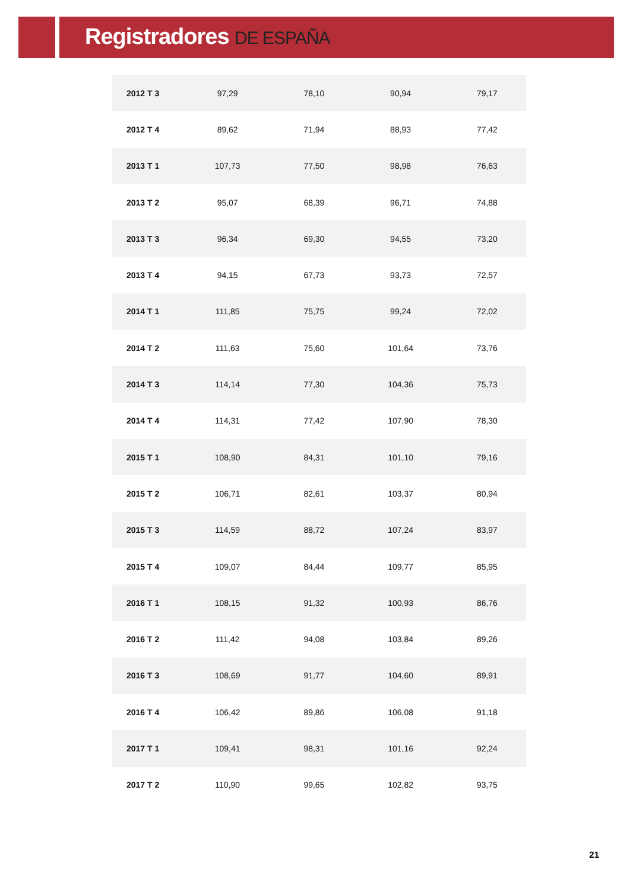Registradores DE ESPAÑA
| 2012 T 3 | 97,29 | 78,10 | 90,94 | 79,17 |
| 2012 T 4 | 89,62 | 71,94 | 88,93 | 77,42 |
| 2013 T 1 | 107,73 | 77,50 | 98,98 | 76,63 |
| 2013 T 2 | 95,07 | 68,39 | 96,71 | 74,88 |
| 2013 T 3 | 96,34 | 69,30 | 94,55 | 73,20 |
| 2013 T 4 | 94,15 | 67,73 | 93,73 | 72,57 |
| 2014 T 1 | 111,85 | 75,75 | 99,24 | 72,02 |
| 2014 T 2 | 111,63 | 75,60 | 101,64 | 73,76 |
| 2014 T 3 | 114,14 | 77,30 | 104,36 | 75,73 |
| 2014 T 4 | 114,31 | 77,42 | 107,90 | 78,30 |
| 2015 T 1 | 108,90 | 84,31 | 101,10 | 79,16 |
| 2015 T 2 | 106,71 | 82,61 | 103,37 | 80,94 |
| 2015 T 3 | 114,59 | 88,72 | 107,24 | 83,97 |
| 2015 T 4 | 109,07 | 84,44 | 109,77 | 85,95 |
| 2016 T 1 | 108,15 | 91,32 | 100,93 | 86,76 |
| 2016 T 2 | 111,42 | 94,08 | 103,84 | 89,26 |
| 2016 T 3 | 108,69 | 91,77 | 104,60 | 89,91 |
| 2016 T 4 | 106,42 | 89,86 | 106,08 | 91,18 |
| 2017 T 1 | 109,41 | 98,31 | 101,16 | 92,24 |
| 2017 T 2 | 110,90 | 99,65 | 102,82 | 93,75 |
21